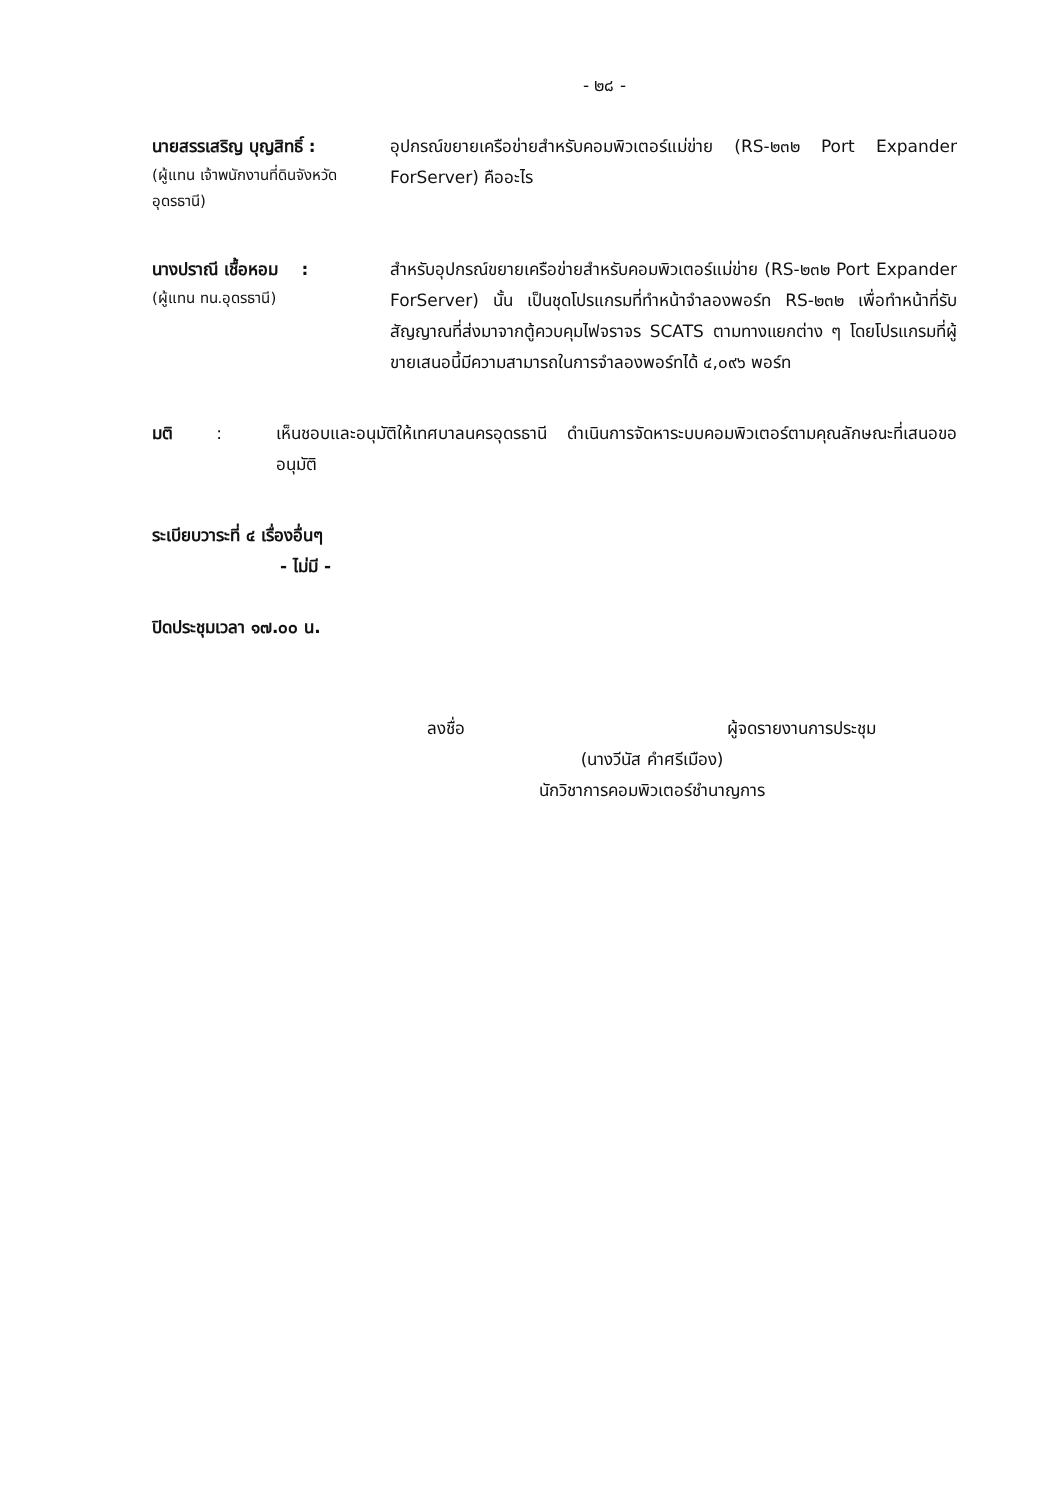- ๒๘ -
นายสรรเสริญ บุญสิทธิ์ :
(ผู้แทน เจ้าพนักงานที่ดินจังหวัดอุดรธานี)
อุปกรณ์ขยายเครือข่ายสำหรับคอมพิวเตอร์แม่ข่าย (RS-๒๓๒ Port Expander ForServer) คืออะไร
นางปราณี เชื้อหอม :
(ผู้แทน ทน.อุดรธานี)
สำหรับอุปกรณ์ขยายเครือข่ายสำหรับคอมพิวเตอร์แม่ข่าย (RS-๒๓๒ Port Expander ForServer) นั้น เป็นชุดโปรแกรมที่ทำหน้าจำลองพอร์ท RS-๒๓๒ เพื่อทำหน้าที่รับสัญญาณที่ส่งมาจากตู้ควบคุมไฟจราจร SCATS ตามทางแยกต่าง ๆ โดยโปรแกรมที่ผู้ขายเสนอนี้มีความสามารถในการจำลองพอร์ทได้ ๔,๐๙๖ พอร์ท
มติ : เห็นชอบและอนุมัติให้เทศบาลนครอุดรธานี ดำเนินการจัดหาระบบคอมพิวเตอร์ตามคุณลักษณะที่เสนอขออนุมัติ
ระเบียบวาระที่ ๔ เรื่องอื่นๆ
- ไม่มี -
ปิดประชุมเวลา ๑๗.๐๐ น.
ลงชื่อ ผู้จดรายงานการประชุม
(นางวีนัส คำศรีเมือง)
นักวิชาการคอมพิวเตอร์ชำนาญการ